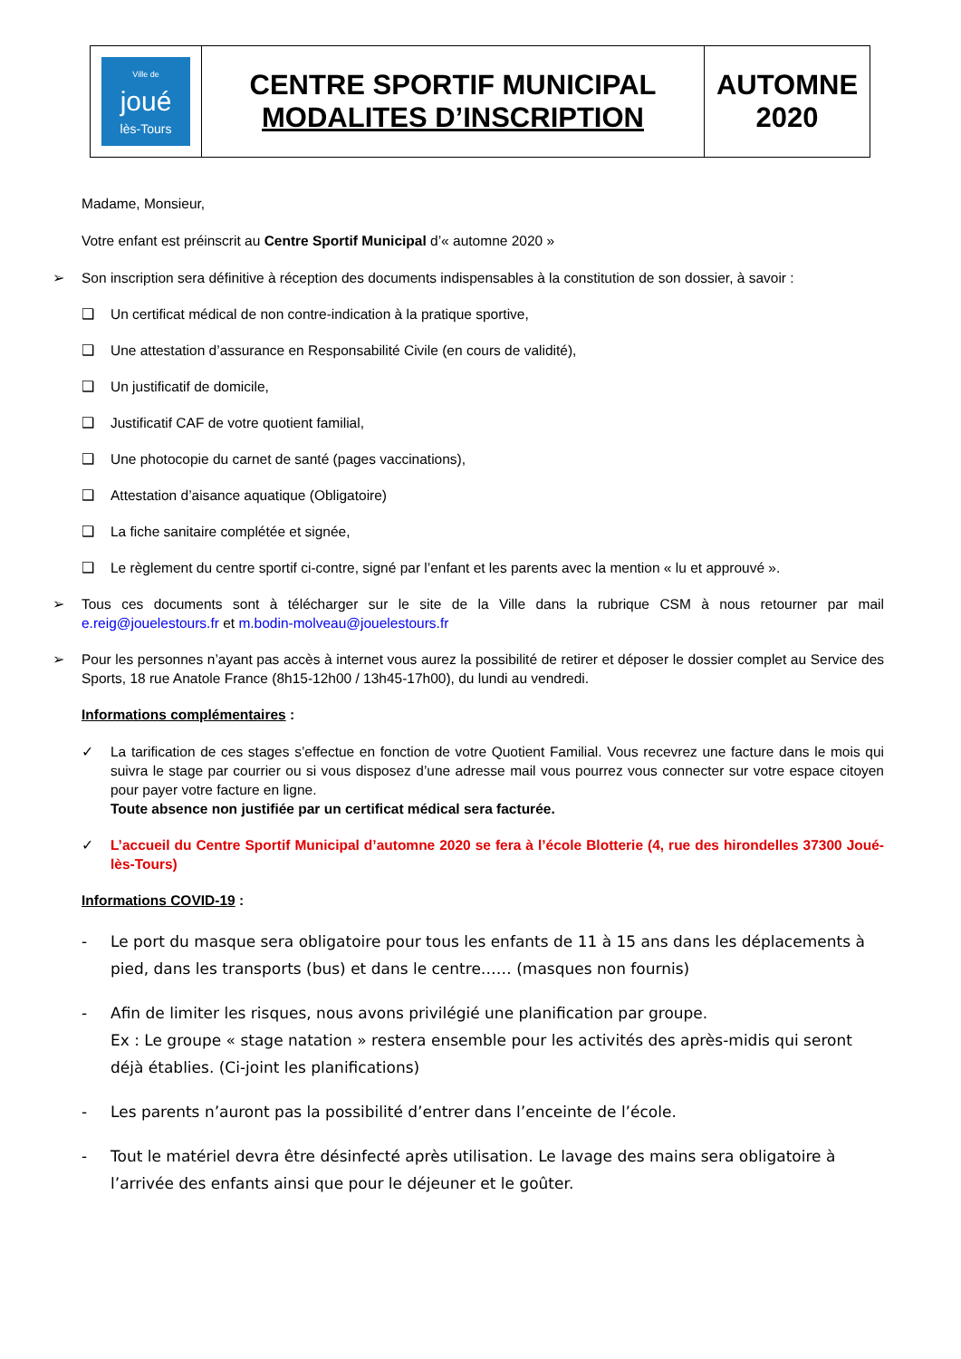| Ville de joué lès-Tours | CENTRE SPORTIF MUNICIPAL MODALITES D’INSCRIPTION | AUTOMNE 2020 |
Madame, Monsieur,
Votre enfant est préinscrit au Centre Sportif Municipal d’« automne 2020 »
➢ Son inscription sera définitive à réception des documents indispensables à la constitution de son dossier, à savoir :
❑ Un certificat médical de non contre-indication à la pratique sportive,
❑ Une attestation d’assurance en Responsabilité Civile (en cours de validité),
❑ Un justificatif de domicile,
❑ Justificatif CAF de votre quotient familial,
❑ Une photocopie du carnet de santé (pages vaccinations),
❑ Attestation d’aisance aquatique (Obligatoire)
❑ La fiche sanitaire complétée et signée,
❑ Le règlement du centre sportif ci-contre, signé par l’enfant et les parents avec la mention « lu et approuvé ».
➢ Tous ces documents sont à télécharger sur le site de la Ville dans la rubrique CSM à nous retourner par mail e.reig@jouelestours.fr et m.bodin-molveau@jouelestours.fr
➢ Pour les personnes n’ayant pas accès à internet vous aurez la possibilité de retirer et déposer le dossier complet au Service des Sports, 18 rue Anatole France (8h15-12h00 / 13h45-17h00), du lundi au vendredi.
Informations complémentaires :
✓ La tarification de ces stages s’effectue en fonction de votre Quotient Familial. Vous recevrez une facture dans le mois qui suivra le stage par courrier ou si vous disposez d’une adresse mail vous pourrez vous connecter sur votre espace citoyen pour payer votre facture en ligne.
Toute absence non justifiée par un certificat médical sera facturée.
✓ L’accueil du Centre Sportif Municipal d’automne 2020 se fera à l’école Blotterie (4, rue des hirondelles 37300 Joué-lès-Tours)
Informations COVID-19 :
- Le port du masque sera obligatoire pour tous les enfants de 11 à 15 ans dans les déplacements à pied, dans les transports (bus) et dans le centre…… (masques non fournis)
- Afin de limiter les risques, nous avons privilégié une planification par groupe.
Ex : Le groupe « stage natation » restera ensemble pour les activités des après-midis qui seront déjà établies. (Ci-joint les planifications)
- Les parents n’auront pas la possibilité d’entrer dans l’enceinte de l’école.
- Tout le matériel devra être désinfecté après utilisation. Le lavage des mains sera obligatoire à l’arrivée des enfants ainsi que pour le déjeuner et le goûter.